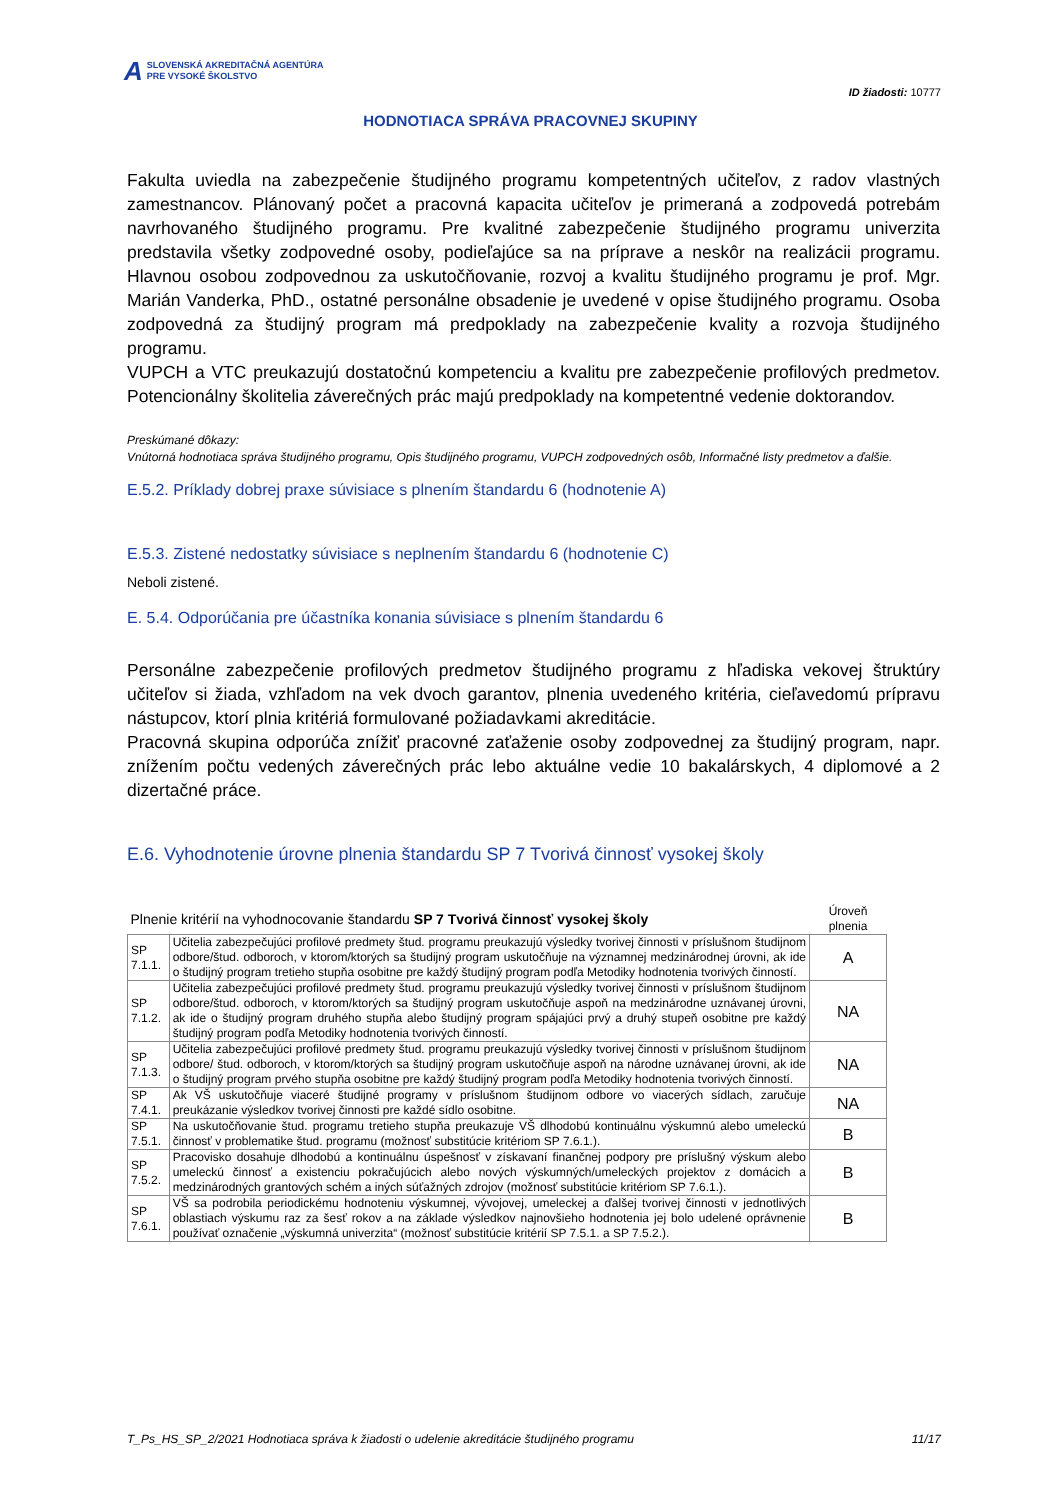A SLOVENSKÁ AKREDITAČNÁ AGENTÚRA
PRE VYSOKÉ ŠKOLSTVO
ID žiadosti: 10777
HODNOTIACA SPRÁVA PRACOVNEJ SKUPINY
Fakulta uviedla na zabezpečenie študijného programu kompetentných učiteľov, z radov vlastných zamestnancov. Plánovaný počet a pracovná kapacita učiteľov je primeraná a zodpovedá potrebám navrhovaného študijného programu. Pre kvalitné zabezpečenie študijného programu univerzita predstavila všetky zodpovedné osoby, podieľajúce sa na príprave a neskôr na realizácii programu. Hlavnou osobou zodpovednou za uskutočňovanie, rozvoj a kvalitu študijného programu je prof. Mgr. Marián Vanderka, PhD., ostatné personálne obsadenie je uvedené v opise študijného programu. Osoba zodpovedná za študijný program má predpoklady na zabezpečenie kvality a rozvoja študijného programu.
VUPCH a VTC preukazujú dostatočnú kompetenciu a kvalitu pre zabezpečenie profilových predmetov. Potencionálny školitelia záverečných prác majú predpoklady na kompetentné vedenie doktorandov.
Preskúmané dôkazy:
Vnútorná hodnotiaca správa študijného programu, Opis študijného programu, VUPCH zodpovedných osôb, Informačné listy predmetov a ďalšie.
E.5.2. Príklady dobrej praxe súvisiace s plnením štandardu 6 (hodnotenie A)
E.5.3. Zistené nedostatky súvisiace s neplnením štandardu 6 (hodnotenie C)
Neboli zistené.
E. 5.4. Odporúčania pre účastníka konania súvisiace s plnením štandardu 6
Personálne zabezpečenie profilových predmetov študijného programu z hľadiska vekovej štruktúry učiteľov si žiada, vzhľadom na vek dvoch garantov, plnenia uvedeného kritéria, cieľavedomú prípravu nástupcov, ktorí plnia kritériá formulované požiadavkami akreditácie.
Pracovná skupina odporúča znížiť pracovné zaťaženie osoby zodpovednej za študijný program, napr. znížením počtu vedených záverečných prác lebo aktuálne vedie 10 bakalárskych, 4 diplomové a 2 dizertačné práce.
E.6. Vyhodnotenie úrovne plnenia štandardu SP 7 Tvorivá činnosť vysokej školy
| Plnenie kritérií na vyhodnocovanie štandardu SP 7 Tvorivá činnosť vysokej školy | | Úroveň plnenia |
| SP 7.1.1. | Učitelia zabezpečujúci profilové predmety štud. programu preukazujú výsledky tvorivej činnosti v príslušnom študijnom odbore/štud. odboroch, v ktorom/ktorých sa študijný program uskutočňuje na významnej medzinárodnej úrovni, ak ide o študijný program tretieho stupňa osobitne pre každý študijný program podľa Metodiky hodnotenia tvorivých činností. | A |
| SP 7.1.2. | Učitelia zabezpečujúci profilové predmety štud. programu preukazujú výsledky tvorivej činnosti v príslušnom študijnom odbore/štud. odboroch, v ktorom/ktorých sa študijný program uskutočňuje aspoň na medzinárodne uznávanej úrovni, ak ide o študijný program druhého stupňa alebo študijný program spájajúci prvý a druhý stupeň osobitne pre každý študijný program podľa Metodiky hodnotenia tvorivých činností. | NA |
| SP 7.1.3. | Učitelia zabezpečujúci profilové predmety štud. programu preukazujú výsledky tvorivej činnosti v príslušnom študijnom odbore/ štud. odboroch, v ktorom/ktorých sa študijný program uskutočňuje aspoň na národne uznávanej úrovni, ak ide o študijný program prvého stupňa osobitne pre každý študijný program podľa Metodiky hodnotenia tvorivých činností. | NA |
| SP 7.4.1. | Ak VŠ uskutočňuje viaceré študijné programy v príslušnom študijnom odbore vo viacerých sídlach, zaručuje preukázanie výsledkov tvorivej činnosti pre každé sídlo osobitne. | NA |
| SP 7.5.1. | Na uskutočňovanie štud. programu tretieho stupňa preukazuje VŠ dlhodobú kontinuálnu výskumnú alebo umeleckú činnosť v problematike štud. programu (možnosť substitúcie kritériom SP 7.6.1.). | B |
| SP 7.5.2. | Pracovisko dosahuje dlhodobú a kontinuálnu úspešnosť v získavaní finančnej podpory pre príslušný výskum alebo umeleckú činnosť a existenciu pokračujúcich alebo nových výskumných/umeleckých projektov z domácich a medzinárodných grantových schém a iných súťažných zdrojov (možnosť substitúcie kritériom SP 7.6.1.). | B |
| SP 7.6.1. | VŠ sa podrobila periodickému hodnoteniu výskumnej, vývojovej, umeleckej a ďalšej tvorivej činnosti v jednotlivých oblastiach výskumu raz za šesť rokov a na základe výsledkov najnovšieho hodnotenia jej bolo udelené oprávnenie používať označenie „výskumná univerzita“ (možnosť substitúcie kritérií SP 7.5.1. a SP 7.5.2.). | B |
T_Ps_HS_SP_2/2021 Hodnotiaca správa k žiadosti o udelenie akreditácie študijného programu 11/17